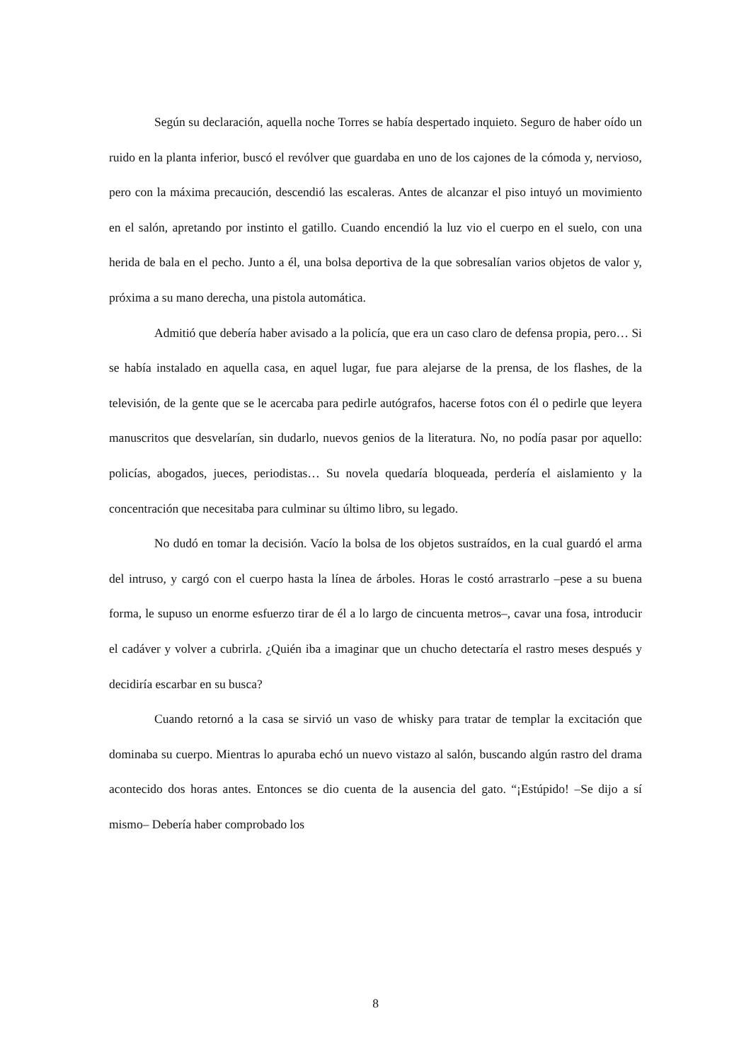Según su declaración, aquella noche Torres se había despertado inquieto. Seguro de haber oído un ruido en la planta inferior, buscó el revólver que guardaba en uno de los cajones de la cómoda y, nervioso, pero con la máxima precaución, descendió las escaleras. Antes de alcanzar el piso intuyó un movimiento en el salón, apretando por instinto el gatillo. Cuando encendió la luz vio el cuerpo en el suelo, con una herida de bala en el pecho. Junto a él, una bolsa deportiva de la que sobresalían varios objetos de valor y, próxima a su mano derecha, una pistola automática.
Admitió que debería haber avisado a la policía, que era un caso claro de defensa propia, pero… Si se había instalado en aquella casa, en aquel lugar, fue para alejarse de la prensa, de los flashes, de la televisión, de la gente que se le acercaba para pedirle autógrafos, hacerse fotos con él o pedirle que leyera manuscritos que desvelarían, sin dudarlo, nuevos genios de la literatura. No, no podía pasar por aquello: policías, abogados, jueces, periodistas… Su novela quedaría bloqueada, perdería el aislamiento y la concentración que necesitaba para culminar su último libro, su legado.
No dudó en tomar la decisión. Vacío la bolsa de los objetos sustraídos, en la cual guardó el arma del intruso, y cargó con el cuerpo hasta la línea de árboles. Horas le costó arrastrarlo –pese a su buena forma, le supuso un enorme esfuerzo tirar de él a lo largo de cincuenta metros–, cavar una fosa, introducir el cadáver y volver a cubrirla. ¿Quién iba a imaginar que un chucho detectaría el rastro meses después y decidiría escarbar en su busca?
Cuando retornó a la casa se sirvió un vaso de whisky para tratar de templar la excitación que dominaba su cuerpo. Mientras lo apuraba echó un nuevo vistazo al salón, buscando algún rastro del drama acontecido dos horas antes. Entonces se dio cuenta de la ausencia del gato. “¡Estúpido! –Se dijo a sí mismo– Debería haber comprobado los
8